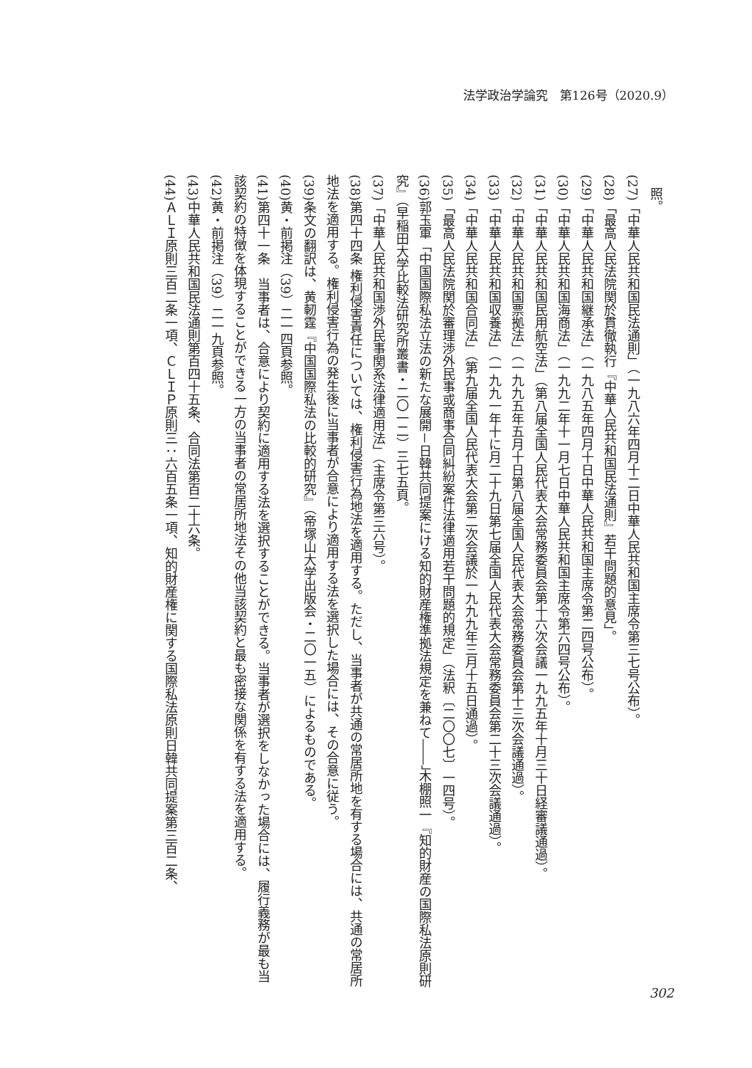法学政治学論究　第126号（2020.9）
　照。
(27)「中華人民共和国民法通則」（一九八六年四月十二日中華人民共和国主席令第三七号公布）。
(28)「最高人民法院関於貫徹執行『中華人民共和国民法通則』若干問題的意見」。
(29)「中華人民共和国継承法」（一九八五年四月十日中華人民共和国主席令第二四号公布）。
(30)「中華人民共和国海商法」（一九九二年十一月七日中華人民共和国主席令第六四号公布）。
(31)「中華人民共和国民用航空法」（第八届全国人民代表大会常務委員会第十六次会議一九九五年十月三十日経審議通過）。
(32)「中華人民共和国票拠法」（一九九五年五月十日第八届全国人民代表大会常務委員会第十三次会議通過）。
(33)「中華人民共和国収養法」（一九九一年十に月二十九日第七届全国人民代表大会常務委員会第二十三次会議通過）。
(34)「中華人民共和国合同法」（第九届全国人民代表大会第二次会議於一九九九年三月十五日通過）。
(35)「最高人民法院関於審理渉外民事或商事合同糾紛案件法律適用若干問題的規定」（法釈〔二〇〇七〕一四号）。
(36)郭玉軍「中国国際私法立法の新たな展開－日韓共同提案にける知的財産権準拠法規定を兼ねて――」木棚照一『知的財産の国際私法原則研究』（早稲田大学比較法研究所叢書・二〇一二）三七五頁。
(37)「中華人民共和国渉外民事関系法律適用法」（主席令第三六号）。
(38)第四十四条 権利侵害責任については、権利侵害行為地法を適用する。ただし、当事者が共通の常居所地を有する場合には、共通の常居所地法を適用する。権利侵害行為の発生後に当事者が合意により適用する法を選択した場合には、その合意に従う。
(39)条文の翻訳は、黄軔霆『中国国際私法の比較的研究』（帝塚山大学出版会・二〇一五）によるものである。
(40)黄・前掲注（39）二一四頁参照。
(41)第四十一条　当事者は、合意により契約に適用する法を選択することができる。当事者が選択をしなかった場合には、履行義務が最も当該契約の特徴を体現することができる一方の当事者の常居所地法その他当該契約と最も密接な関係を有する法を適用する。
(42)黄・前掲注（39）二一九頁参照。
(43)中華人民共和国民法通則第百四十五条、合同法第百二十六条。
(44)ＡＬＩ原則三百二条一項、ＣＬＩＰ原則三：六百五条一項、知的財産権に関する国際私法原則日韓共同提案第三百二条、
302